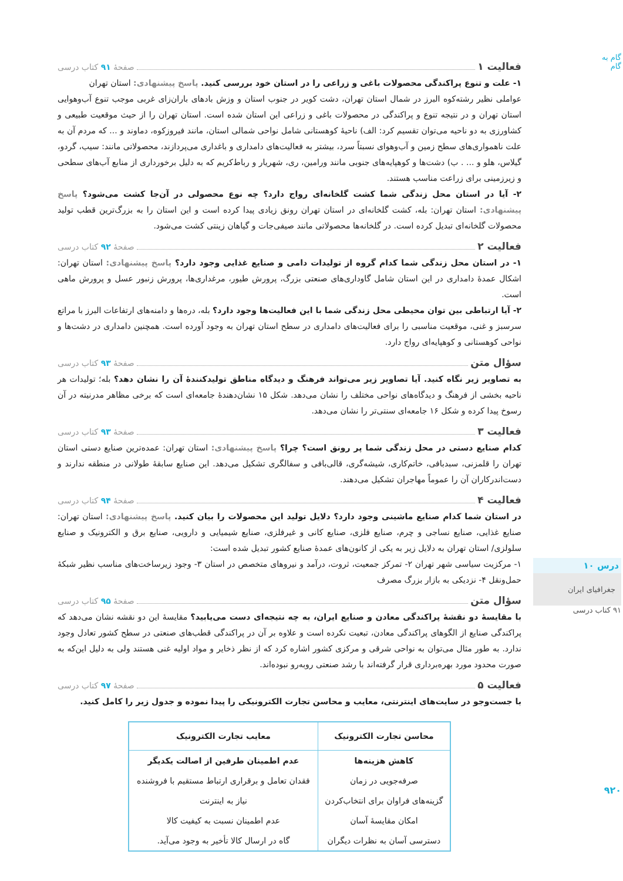فعالیت ۱ صفحهٔ ۹۱ کتاب درسی
۱- علت و تنوع پراکندگی محصولات باغی و زراعی را در استان خود بررسی کنید. پاسخ پیشنهادی: استان تهران
عواملی نظیر رشته‌کوه البرز در شمال استان تهران، دشت کویر در جنوب استان و وزش بادهای باران‌زای غربی موجب تنوع آب‌وهوایی استان تهران و در نتیجه تنوع و پراکندگی در محصولات باغی و زراعی این استان شده است. استان تهران را از حیث موقعیت طبیعی و کشاورزی به دو ناحیه می‌توان تقسیم کرد: الف) ناحیهٔ کوهستانی شامل نواحی شمالی استان، مانند فیروزکوه، دماوند و ... که مردم آن به علت ناهمواری‌های سطح زمین و آب‌وهوای نسبتاً سرد، بیشتر به فعالیت‌های دامداری و باغداری می‌پردازند، محصولاتی مانند: سیب، گردو، گیلاس، هلو و ... . ب) دشت‌ها و کوهپایه‌های جنوبی مانند ورامین، ری، شهریار و رباط‌کریم که به دلیل برخورداری از منابع آب‌های سطحی و زیرزمینی برای زراعت مناسب هستند.
۲- آیا در استان محل زندگی شما کشت گلخانه‌ای رواج دارد؟ چه نوع محصولی در آن‌جا کشت می‌شود؟ پاسخ پیشنهادی: استان تهران: بله، کشت گلخانه‌ای در استان تهران رونق زیادی پیدا کرده است و این استان را به بزرگ‌ترین قطب تولید محصولات گلخانه‌ای تبدیل کرده است. در گلخانه‌ها محصولاتی مانند صیفی‌جات و گیاهان زینتی کشت می‌شود.
فعالیت ۲ صفحهٔ ۹۲ کتاب درسی
۱- در استان محل زندگی شما کدام گروه از تولیدات دامی و صنایع غذایی وجود دارد؟ پاسخ پیشنهادی: استان تهران: اشکال عمدهٔ دامداری در این استان شامل گاوداری‌های صنعتی بزرگ، پرورش طیور، مرغداری‌ها، پرورش زنبور عسل و پرورش ماهی است.
۲- آیا ارتباطی بین توان محیطی محل زندگی شما با این فعالیت‌ها وجود دارد؟ بله، دره‌ها و دامنه‌های ارتفاعات البرز با مراتع سرسبز و غنی، موقعیت مناسبی را برای فعالیت‌های دامداری در سطح استان تهران به وجود آورده است. همچنین دامداری در دشت‌ها و نواحی کوهستانی و کوهپایه‌ای رواج دارد.
سؤال متن صفحهٔ ۹۳ کتاب درسی
به تصاویر زیر نگاه کنید. آیا تصاویر زیر می‌تواند فرهنگ و دیدگاه مناطق تولیدکنندهٔ آن را نشان دهد؟ بله؛ تولیدات هر ناحیه بخشی از فرهنگ و دیدگاه‌های نواحی مختلف را نشان می‌دهد. شکل ۱۵ نشان‌دهندهٔ جامعه‌ای است که برخی مظاهر مدرنیته در آن رسوخ پیدا کرده و شکل ۱۶ جامعه‌ای سنتی‌تر را نشان می‌دهد.
فعالیت ۳ صفحهٔ ۹۳ کتاب درسی
کدام صنایع دستی در محل زندگی شما پر رونق است؟ چرا؟ پاسخ پیشنهادی: استان تهران: عمده‌ترین صنایع دستی استان تهران را قلمزنی، سبدبافی، خاتم‌کاری، شیشه‌گری، قالی‌بافی و سفالگری تشکیل می‌دهد. این صنایع سابقهٔ طولانی در منطقه ندارند و دست‌اندرکاران آن را عموماً مهاجران تشکیل می‌دهند.
فعالیت ۴ صفحهٔ ۹۴ کتاب درسی
در استان شما کدام صنایع ماشینی وجود دارد؟ دلایل تولید این محصولات را بیان کنید. پاسخ پیشنهادی: استان تهران: صنایع غذایی، صنایع نساجی و چرم، صنایع فلزی، صنایع کانی و غیرفلزی، صنایع شیمیایی و دارویی، صنایع برق و الکترونیک و صنایع سلولزی/ استان تهران به دلایل زیر به یکی از کانون‌های عمدهٔ صنایع کشور تبدیل شده است:
۱- مرکزیت سیاسی شهر تهران ۲- تمرکز جمعیت، ثروت، درآمد و نیروهای متخصص در استان ۳- وجود زیرساخت‌های مناسب نظیر شبکهٔ حمل‌ونقل ۴- نزدیکی به بازار بزرگ مصرف
سؤال متن صفحهٔ ۹۵ کتاب درسی
با مقایسهٔ دو نقشهٔ پراکندگی معادن و صنایع ایران، به چه نتیجه‌ای دست می‌یابید؟ مقایسهٔ این دو نقشه نشان می‌دهد که پراکندگی صنایع از الگوهای پراکندگی معادن، تبعیت نکرده است و علاوه بر آن در پراکندگی قطب‌های صنعتی در سطح کشور تعادل وجود ندارد. به طور مثال می‌توان به نواحی شرقی و مرکزی کشور اشاره کرد که از نظر ذخایر و مواد اولیه غنی هستند ولی به دلیل این‌که به صورت محدود مورد بهره‌برداری قرار گرفته‌اند با رشد صنعتی روبه‌رو نبوده‌اند.
فعالیت ۵ صفحهٔ ۹۷ کتاب درسی
با جست‌وجو در سایت‌های اینترنتی، معایب و محاسن تجارت الکترونیکی را پیدا نموده و جدول زیر را کامل کنید.
| محاسن تجارت الکترونیک | معایب تجارت الکترونیک |
| --- | --- |
| کاهش هزینه‌ها | عدم اطمینان طرفین از اصالت یکدیگر |
| صرفه‌جویی در زمان | فقدان تعامل و برقراری ارتباط مستقیم با فروشنده |
| گزینه‌های فراوان برای انتخاب‌کردن | نیاز به اینترنت |
| امکان مقایسهٔ آسان | عدم اطمینان نسبت به کیفیت کالا |
| دسترسی آسان به نظرات دیگران | گاه در ارسال کالا تأخیر به وجود می‌آید. |
گام به گام
درس ۱۰
جغرافیای ایران
۹۱ کتاب درسی
۹۲۰